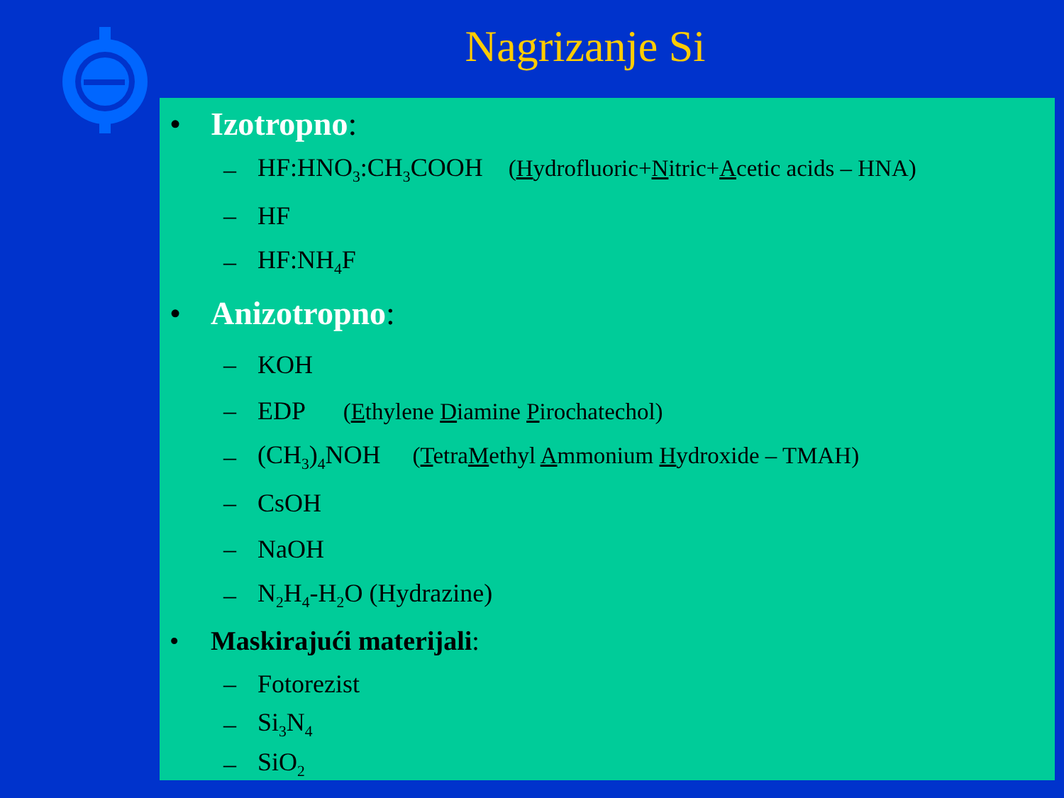Nagrizanje Si
• Izotropno:
– HF:HNO<sub>3</sub>:CH<sub>3</sub>COOH (Hydrofluoric+Nitric+Acetic acids – HNA)
– HF
– HF:NH<sub>4</sub>F
• Anizotropno:
– KOH
– EDP (Ethylene Diamine Pirochatechol)
– (CH<sub>3</sub>)<sub>4</sub>NOH (TetraMethyl Ammonium Hydroxide – TMAH)
– CsOH
– NaOH
– N<sub>2</sub>H<sub>4</sub>-H<sub>2</sub>O (Hydrazine)
• Maskirajući materijali:
– Fotorezist
– Si<sub>3</sub>N<sub>4</sub>
– SiO<sub>2</sub>